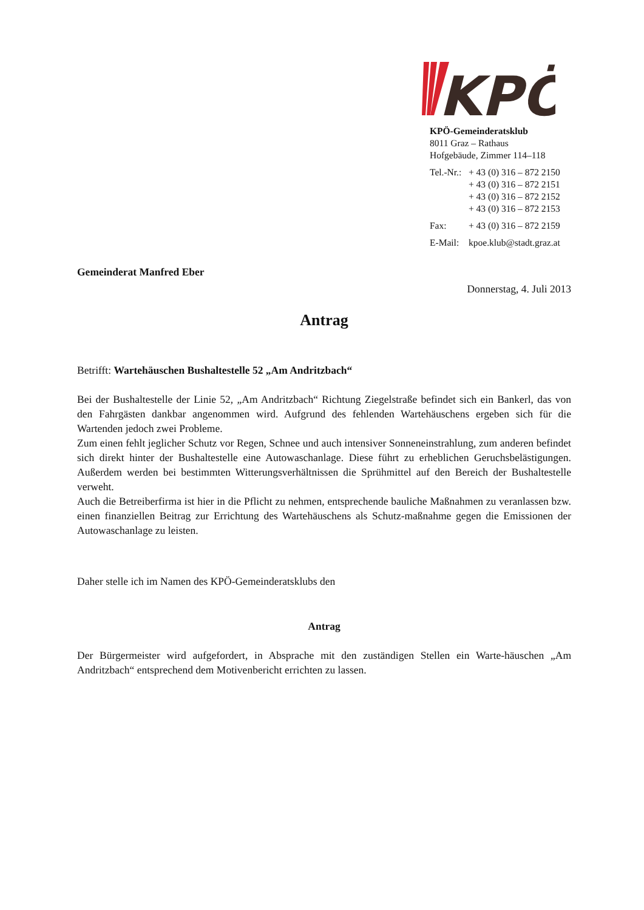KPÖ
KPÖ-Gemeinderatsklub
8011 Graz – Rathaus
Hofgebäude, Zimmer 114–118
| Tel.-Nr.: | + 43 (0) 316 – 872 2150 |
| | + 43 (0) 316 – 872 2151 |
| | + 43 (0) 316 – 872 2152 |
| | + 43 (0) 316 – 872 2153 |
| Fax: | + 43 (0) 316 – 872 2159 |
| E-Mail: | kpoe.klub@stadt.graz.at |
Gemeinderat Manfred Eber
Donnerstag, 4. Juli 2013
Antrag
Betrifft: Wartehäuschen Bushaltestelle 52 „Am Andritzbach“
Bei der Bushaltestelle der Linie 52, „Am Andritzbach“ Richtung Ziegelstraße befindet sich ein Bankerl, das von den Fahrgästen dankbar angenommen wird. Aufgrund des fehlenden Wartehäuschens ergeben sich für die Wartenden jedoch zwei Probleme.
Zum einen fehlt jeglicher Schutz vor Regen, Schnee und auch intensiver Sonneneinstrahlung, zum anderen befindet sich direkt hinter der Bushaltestelle eine Autowaschanlage. Diese führt zu erheblichen Geruchsbelästigungen. Außerdem werden bei bestimmten Witterungsverhältnissen die Sprühmittel auf den Bereich der Bushaltestelle verweht.
Auch die Betreiberfirma ist hier in die Pflicht zu nehmen, entsprechende bauliche Maßnahmen zu veranlassen bzw. einen finanziellen Beitrag zur Errichtung des Wartehäuschens als Schutz-maßnahme gegen die Emissionen der Autowaschanlage zu leisten.
Daher stelle ich im Namen des KPÖ-Gemeinderatsklubs den
Antrag
Der Bürgermeister wird aufgefordert, in Absprache mit den zuständigen Stellen ein Warte-häuschen „Am Andritzbach“ entsprechend dem Motivenbericht errichten zu lassen.